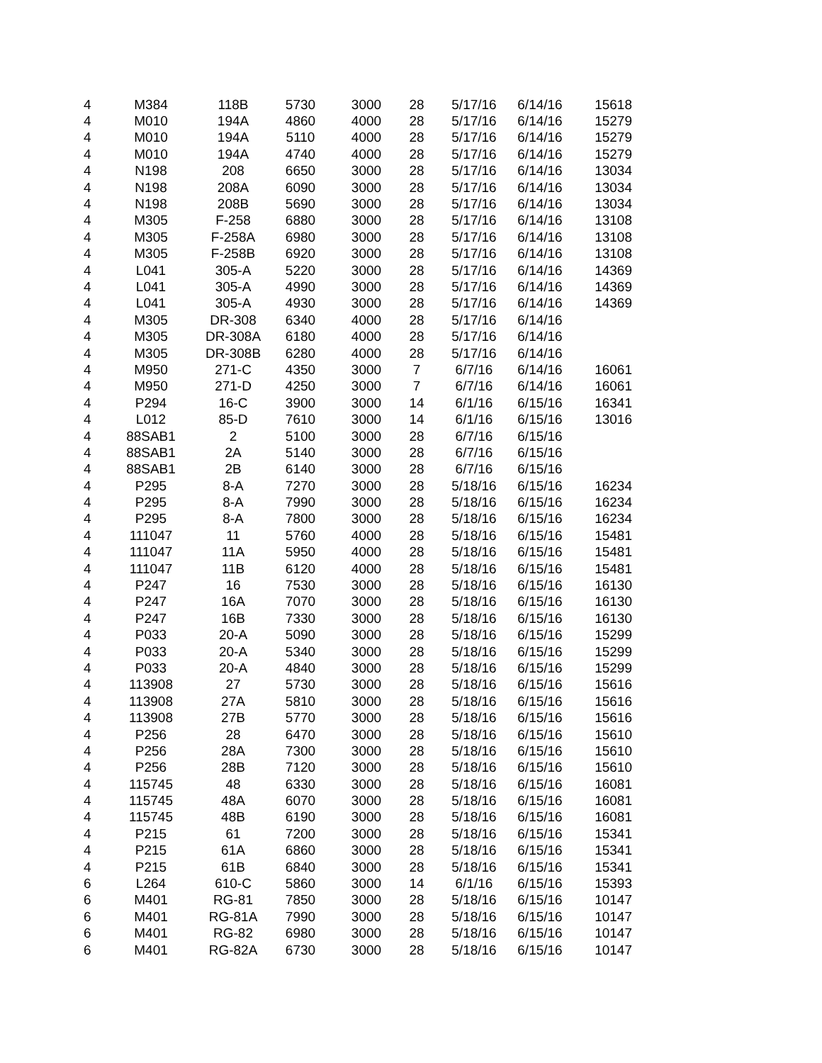| 4 | M384 | 118B | 5730 | 3000 | 28 | 5/17/16 | 6/14/16 | 15618 |
| 4 | M010 | 194A | 4860 | 4000 | 28 | 5/17/16 | 6/14/16 | 15279 |
| 4 | M010 | 194A | 5110 | 4000 | 28 | 5/17/16 | 6/14/16 | 15279 |
| 4 | M010 | 194A | 4740 | 4000 | 28 | 5/17/16 | 6/14/16 | 15279 |
| 4 | N198 | 208 | 6650 | 3000 | 28 | 5/17/16 | 6/14/16 | 13034 |
| 4 | N198 | 208A | 6090 | 3000 | 28 | 5/17/16 | 6/14/16 | 13034 |
| 4 | N198 | 208B | 5690 | 3000 | 28 | 5/17/16 | 6/14/16 | 13034 |
| 4 | M305 | F-258 | 6880 | 3000 | 28 | 5/17/16 | 6/14/16 | 13108 |
| 4 | M305 | F-258A | 6980 | 3000 | 28 | 5/17/16 | 6/14/16 | 13108 |
| 4 | M305 | F-258B | 6920 | 3000 | 28 | 5/17/16 | 6/14/16 | 13108 |
| 4 | L041 | 305-A | 5220 | 3000 | 28 | 5/17/16 | 6/14/16 | 14369 |
| 4 | L041 | 305-A | 4990 | 3000 | 28 | 5/17/16 | 6/14/16 | 14369 |
| 4 | L041 | 305-A | 4930 | 3000 | 28 | 5/17/16 | 6/14/16 | 14369 |
| 4 | M305 | DR-308 | 6340 | 4000 | 28 | 5/17/16 | 6/14/16 | |
| 4 | M305 | DR-308A | 6180 | 4000 | 28 | 5/17/16 | 6/14/16 | |
| 4 | M305 | DR-308B | 6280 | 4000 | 28 | 5/17/16 | 6/14/16 | |
| 4 | M950 | 271-C | 4350 | 3000 | 7 | 6/7/16 | 6/14/16 | 16061 |
| 4 | M950 | 271-D | 4250 | 3000 | 7 | 6/7/16 | 6/14/16 | 16061 |
| 4 | P294 | 16-C | 3900 | 3000 | 14 | 6/1/16 | 6/15/16 | 16341 |
| 4 | L012 | 85-D | 7610 | 3000 | 14 | 6/1/16 | 6/15/16 | 13016 |
| 4 | 88SAB1 | 2 | 5100 | 3000 | 28 | 6/7/16 | 6/15/16 | |
| 4 | 88SAB1 | 2A | 5140 | 3000 | 28 | 6/7/16 | 6/15/16 | |
| 4 | 88SAB1 | 2B | 6140 | 3000 | 28 | 6/7/16 | 6/15/16 | |
| 4 | P295 | 8-A | 7270 | 3000 | 28 | 5/18/16 | 6/15/16 | 16234 |
| 4 | P295 | 8-A | 7990 | 3000 | 28 | 5/18/16 | 6/15/16 | 16234 |
| 4 | P295 | 8-A | 7800 | 3000 | 28 | 5/18/16 | 6/15/16 | 16234 |
| 4 | 111047 | 11 | 5760 | 4000 | 28 | 5/18/16 | 6/15/16 | 15481 |
| 4 | 111047 | 11A | 5950 | 4000 | 28 | 5/18/16 | 6/15/16 | 15481 |
| 4 | 111047 | 11B | 6120 | 4000 | 28 | 5/18/16 | 6/15/16 | 15481 |
| 4 | P247 | 16 | 7530 | 3000 | 28 | 5/18/16 | 6/15/16 | 16130 |
| 4 | P247 | 16A | 7070 | 3000 | 28 | 5/18/16 | 6/15/16 | 16130 |
| 4 | P247 | 16B | 7330 | 3000 | 28 | 5/18/16 | 6/15/16 | 16130 |
| 4 | P033 | 20-A | 5090 | 3000 | 28 | 5/18/16 | 6/15/16 | 15299 |
| 4 | P033 | 20-A | 5340 | 3000 | 28 | 5/18/16 | 6/15/16 | 15299 |
| 4 | P033 | 20-A | 4840 | 3000 | 28 | 5/18/16 | 6/15/16 | 15299 |
| 4 | 113908 | 27 | 5730 | 3000 | 28 | 5/18/16 | 6/15/16 | 15616 |
| 4 | 113908 | 27A | 5810 | 3000 | 28 | 5/18/16 | 6/15/16 | 15616 |
| 4 | 113908 | 27B | 5770 | 3000 | 28 | 5/18/16 | 6/15/16 | 15616 |
| 4 | P256 | 28 | 6470 | 3000 | 28 | 5/18/16 | 6/15/16 | 15610 |
| 4 | P256 | 28A | 7300 | 3000 | 28 | 5/18/16 | 6/15/16 | 15610 |
| 4 | P256 | 28B | 7120 | 3000 | 28 | 5/18/16 | 6/15/16 | 15610 |
| 4 | 115745 | 48 | 6330 | 3000 | 28 | 5/18/16 | 6/15/16 | 16081 |
| 4 | 115745 | 48A | 6070 | 3000 | 28 | 5/18/16 | 6/15/16 | 16081 |
| 4 | 115745 | 48B | 6190 | 3000 | 28 | 5/18/16 | 6/15/16 | 16081 |
| 4 | P215 | 61 | 7200 | 3000 | 28 | 5/18/16 | 6/15/16 | 15341 |
| 4 | P215 | 61A | 6860 | 3000 | 28 | 5/18/16 | 6/15/16 | 15341 |
| 4 | P215 | 61B | 6840 | 3000 | 28 | 5/18/16 | 6/15/16 | 15341 |
| 6 | L264 | 610-C | 5860 | 3000 | 14 | 6/1/16 | 6/15/16 | 15393 |
| 6 | M401 | RG-81 | 7850 | 3000 | 28 | 5/18/16 | 6/15/16 | 10147 |
| 6 | M401 | RG-81A | 7990 | 3000 | 28 | 5/18/16 | 6/15/16 | 10147 |
| 6 | M401 | RG-82 | 6980 | 3000 | 28 | 5/18/16 | 6/15/16 | 10147 |
| 6 | M401 | RG-82A | 6730 | 3000 | 28 | 5/18/16 | 6/15/16 | 10147 |